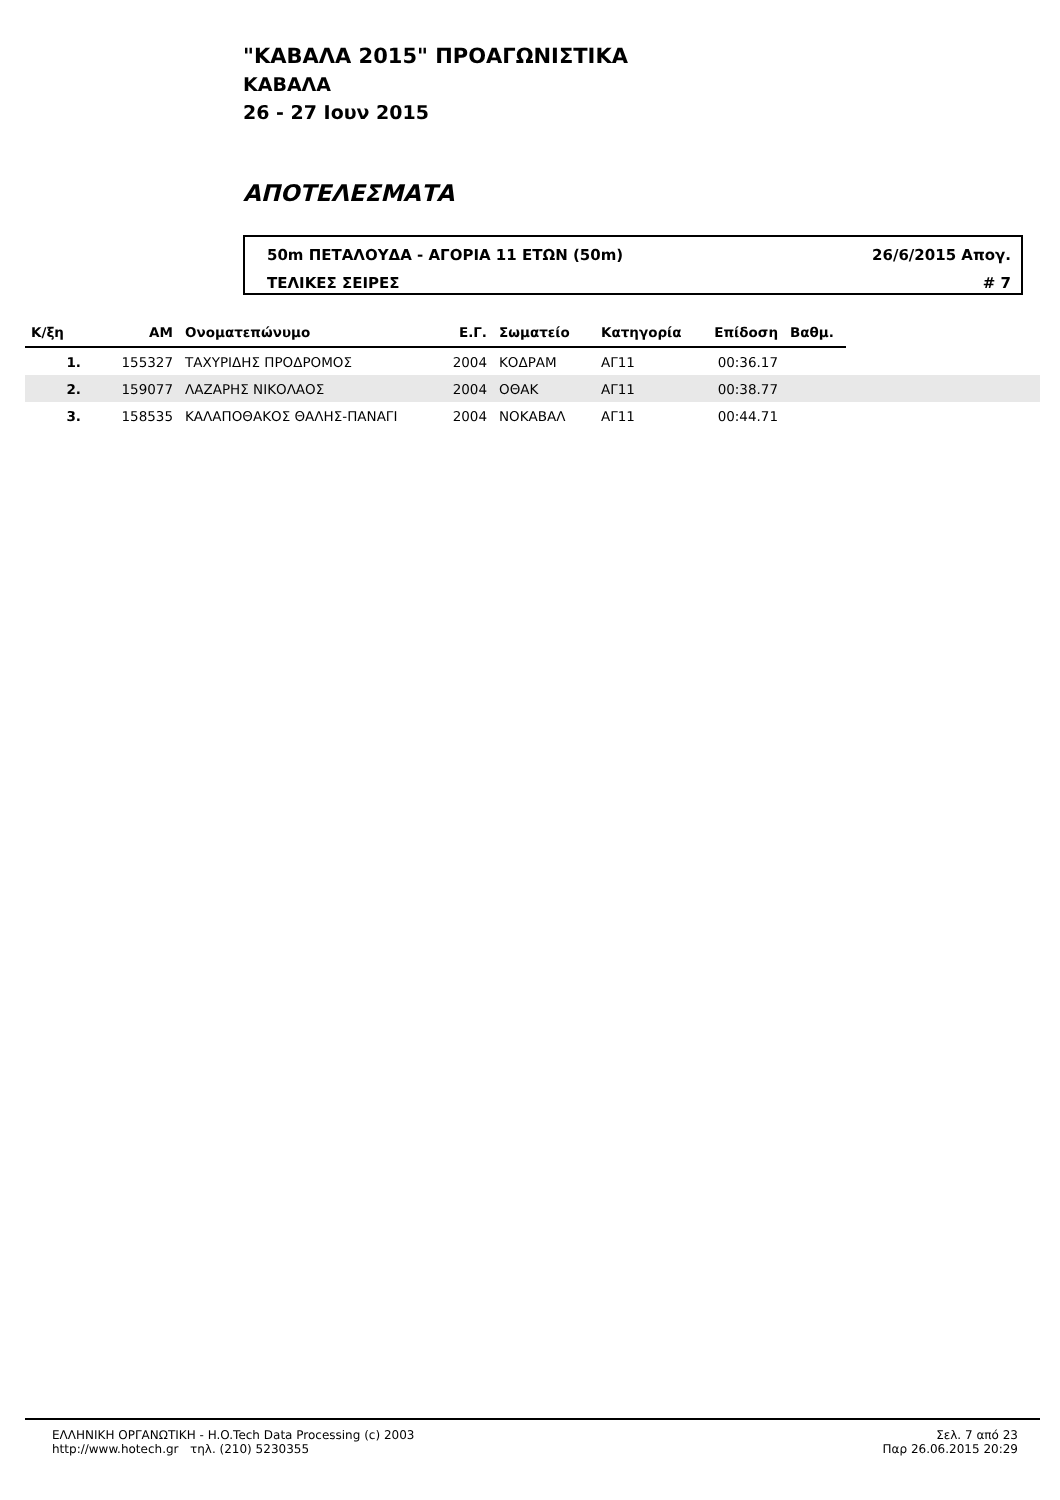"ΚΑΒΑΛΑ 2015" ΠΡΟΑΓΩΝΙΣΤΙΚΑ
ΚΑΒΑΛΑ
26 - 27 Ιουν 2015
ΑΠΟΤΕΛΕΣΜΑΤΑ
50m ΠΕΤΑΛΟΥΔΑ - ΑΓΟΡΙΑ 11 ΕΤΩΝ (50m) 26/6/2015 Απογ.
ΤΕΛΙΚΕΣ ΣΕΙΡΕΣ # 7
| Κ/ξη | ΑΜ | Ονοματεπώνυμο | Ε.Γ. | Σωματείο | Κατηγορία | Επίδοση | Βαθμ. | |
| --- | --- | --- | --- | --- | --- | --- | --- | --- |
| 1. | 155327 | ΤΑΧΥΡΙΔΗΣ ΠΡΟΔΡΟΜΟΣ | 2004 | ΚΟΔΡΑΜ | ΑΓ11 | 00:36.17 | | |
| 2. | 159077 | ΛΑΖΑΡΗΣ ΝΙΚΟΛΑΟΣ | 2004 | ΟΘΑΚ | ΑΓ11 | 00:38.77 | | |
| 3. | 158535 | ΚΑΛΑΠΟΘΑΚΟΣ ΘΑΛΗΣ-ΠΑΝΑΓΙ | 2004 | ΝΟΚΑΒΑΛ | ΑΓ11 | 00:44.71 | | |
ΕΛΛΗΝΙΚΗ ΟΡΓΑΝΩΤΙΚΗ - H.O.Tech Data Processing (c) 2003
http://www.hotech.gr τηλ. (210) 5230355
Σελ. 7 από 23
Παρ 26.06.2015 20:29